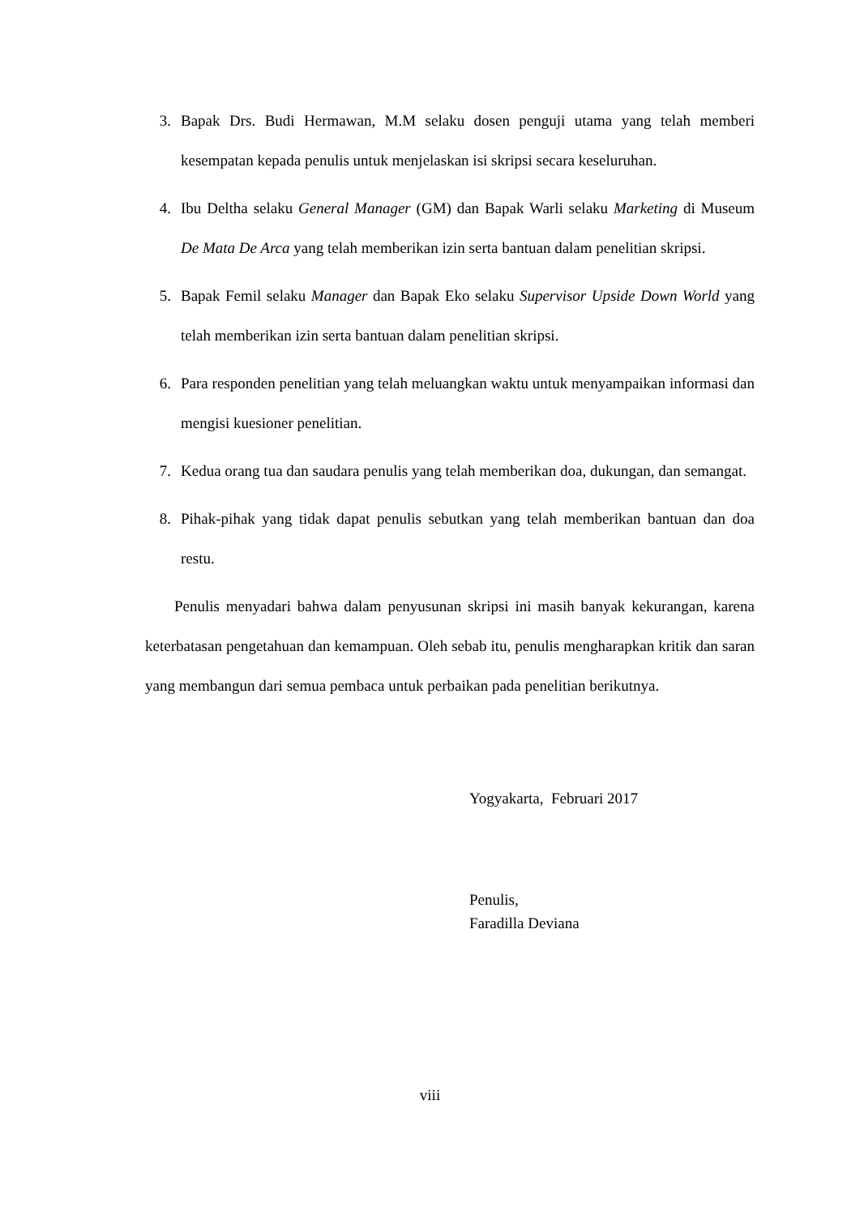3. Bapak Drs. Budi Hermawan, M.M selaku dosen penguji utama yang telah memberi kesempatan kepada penulis untuk menjelaskan isi skripsi secara keseluruhan.
4. Ibu Deltha selaku General Manager (GM) dan Bapak Warli selaku Marketing di Museum De Mata De Arca yang telah memberikan izin serta bantuan dalam penelitian skripsi.
5. Bapak Femil selaku Manager dan Bapak Eko selaku Supervisor Upside Down World yang telah memberikan izin serta bantuan dalam penelitian skripsi.
6. Para responden penelitian yang telah meluangkan waktu untuk menyampaikan informasi dan mengisi kuesioner penelitian.
7. Kedua orang tua dan saudara penulis yang telah memberikan doa, dukungan, dan semangat.
8. Pihak-pihak yang tidak dapat penulis sebutkan yang telah memberikan bantuan dan doa restu.
Penulis menyadari bahwa dalam penyusunan skripsi ini masih banyak kekurangan, karena keterbatasan pengetahuan dan kemampuan. Oleh sebab itu, penulis mengharapkan kritik dan saran yang membangun dari semua pembaca untuk perbaikan pada penelitian berikutnya.
Yogyakarta, Februari 2017
Penulis,
Faradilla Deviana
viii